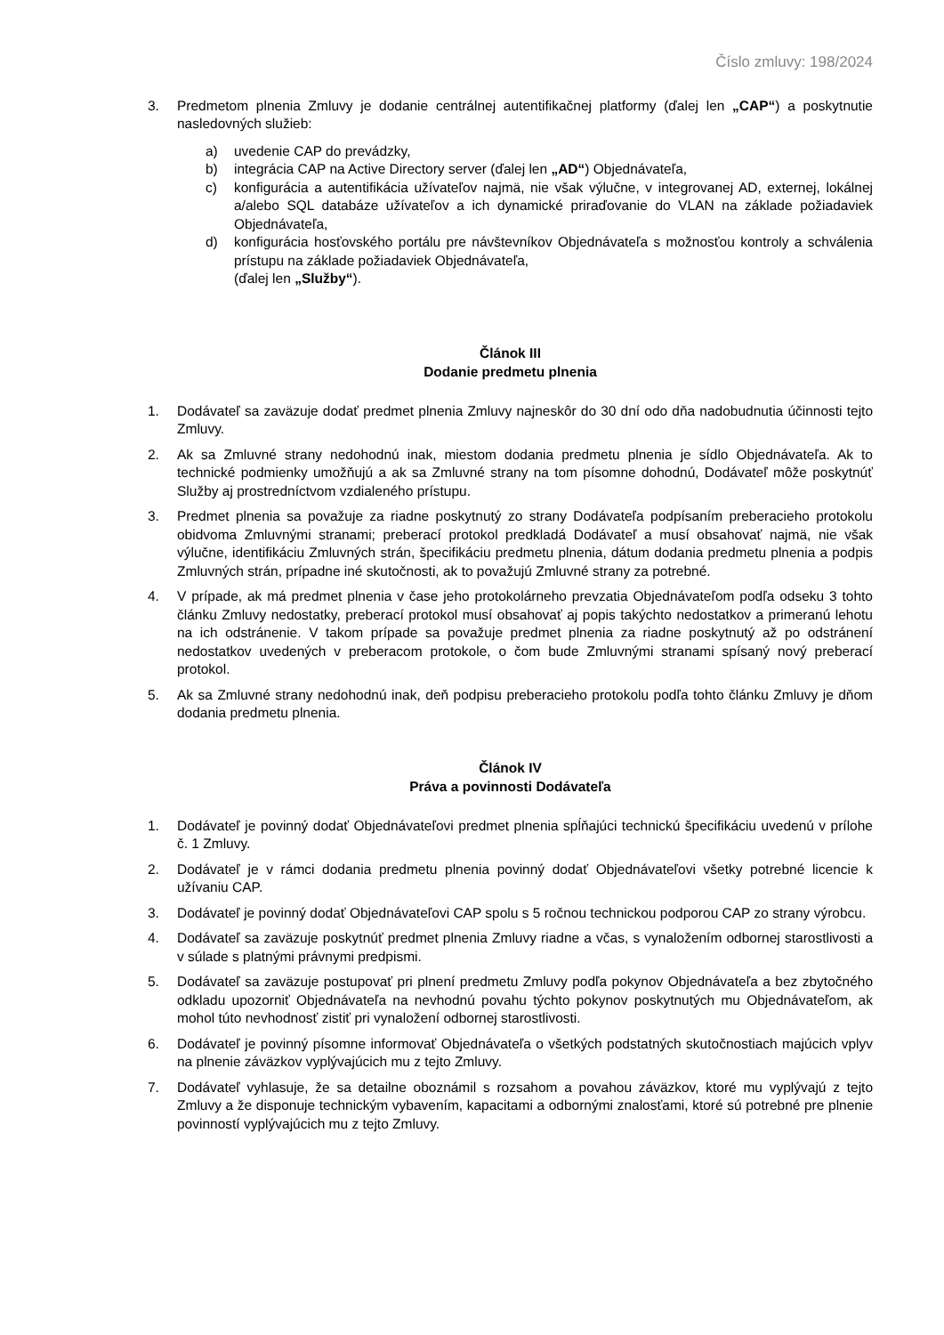Číslo zmluvy: 198/2024
3. Predmetom plnenia Zmluvy je dodanie centrálnej autentifikačnej platformy (ďalej len „CAP“) a poskytnutie nasledovných služieb:
a) uvedenie CAP do prevádzky,
b) integrácia CAP na Active Directory server (ďalej len „AD“) Objednávateľa,
c) konfigurácia a autentifikácia užívateľov najmä, nie však výlučne, v integrovanej AD, externej, lokálnej a/alebo SQL databáze užívateľov a ich dynamické priraďovanie do VLAN na základe požiadaviek Objednávateľa,
d) konfigurácia hosťovského portálu pre návštevníkov Objednávateľa s možnosťou kontroly a schválenia prístupu na základe požiadaviek Objednávateľa,
(ďalej len „Služby“).
Článok III
Dodanie predmetu plnenia
1. Dodávateľ sa zaväzuje dodať predmet plnenia Zmluvy najneskôr do 30 dní odo dňa nadobudnutia účinnosti tejto Zmluvy.
2. Ak sa Zmluvné strany nedohodnú inak, miestom dodania predmetu plnenia je sídlo Objednávateľa. Ak to technické podmienky umožňujú a ak sa Zmluvné strany na tom písomne dohodnú, Dodávateľ môže poskytnúť Služby aj prostredníctvom vzdialeného prístupu.
3. Predmet plnenia sa považuje za riadne poskytnutý zo strany Dodávateľa podpísaním preberacieho protokolu obidvoma Zmluvnými stranami; preberací protokol predkladá Dodávateľ a musí obsahovať najmä, nie však výlučne, identifikáciu Zmluvných strán, špecifikáciu predmetu plnenia, dátum dodania predmetu plnenia a podpis Zmluvných strán, prípadne iné skutočnosti, ak to považujú Zmluvné strany za potrebné.
4. V prípade, ak má predmet plnenia v čase jeho protokolárneho prevzatia Objednávateľom podľa odseku 3 tohto článku Zmluvy nedostatky, preberací protokol musí obsahovať aj popis takýchto nedostatkov a primeranú lehotu na ich odstránenie. V takom prípade sa považuje predmet plnenia za riadne poskytnutý až po odstránení nedostatkov uvedených v preberacom protokole, o čom bude Zmluvnými stranami spísaný nový preberací protokol.
5. Ak sa Zmluvné strany nedohodnú inak, deň podpisu preberacieho protokolu podľa tohto článku Zmluvy je dňom dodania predmetu plnenia.
Článok IV
Práva a povinnosti Dodávateľa
1. Dodávateľ je povinný dodať Objednávateľovi predmet plnenia spĺňajúci technickú špecifikáciu uvedenú v prílohe č. 1 Zmluvy.
2. Dodávateľ je v rámci dodania predmetu plnenia povinný dodať Objednávateľovi všetky potrebné licencie k užívaniu CAP.
3. Dodávateľ je povinný dodať Objednávateľovi CAP spolu s 5 ročnou technickou podporou CAP zo strany výrobcu.
4. Dodávateľ sa zaväzuje poskytnúť predmet plnenia Zmluvy riadne a včas, s vynaložením odbornej starostlivosti a v súlade s platnými právnymi predpismi.
5. Dodávateľ sa zaväzuje postupovať pri plnení predmetu Zmluvy podľa pokynov Objednávateľa a bez zbytočného odkladu upozorniť Objednávateľa na nevhodnú povahu týchto pokynov poskytnutých mu Objednávateľom, ak mohol túto nevhodnosť zistiť pri vynaložení odbornej starostlivosti.
6. Dodávateľ je povinný písomne informovať Objednávateľa o všetkých podstatných skutočnostiach majúcich vplyv na plnenie záväzkov vyplývajúcich mu z tejto Zmluvy.
7. Dodávateľ vyhlasuje, že sa detailne oboznámil s rozsahom a povahou záväzkov, ktoré mu vyplývajú z tejto Zmluvy a že disponuje technickým vybavením, kapacitami a odbornými znalosťami, ktoré sú potrebné pre plnenie povinností vyplývajúcich mu z tejto Zmluvy.